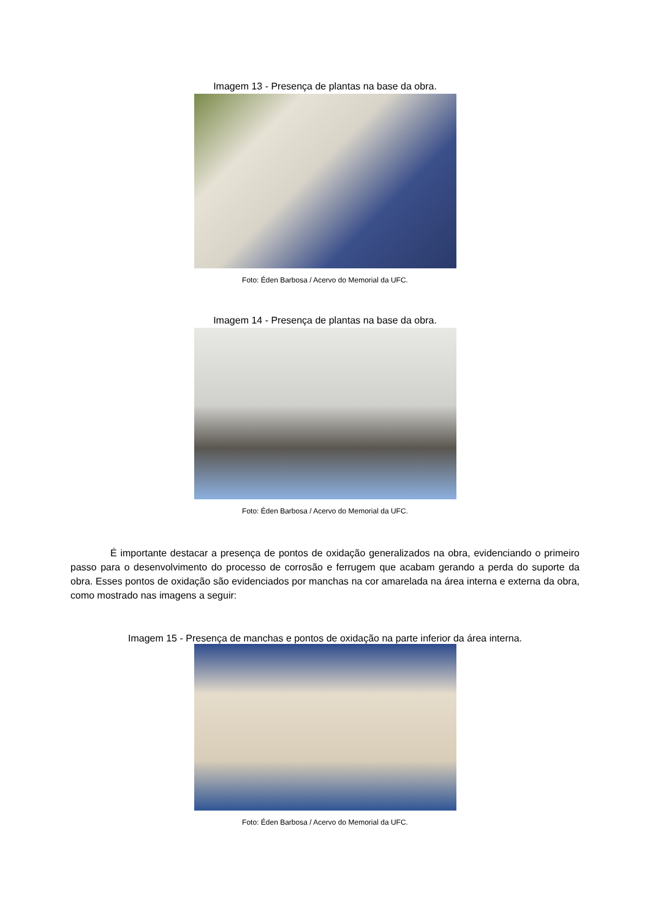Imagem 13 - Presença de plantas na base da obra.
Foto: Éden Barbosa / Acervo do Memorial da UFC.
Imagem 14 - Presença de plantas na base da obra.
Foto: Éden Barbosa / Acervo do Memorial da UFC.
É importante destacar a presença de pontos de oxidação generalizados na obra, evidenciando o primeiro passo para o desenvolvimento do processo de corrosão e ferrugem que acabam gerando a perda do suporte da obra. Esses pontos de oxidação são evidenciados por manchas na cor amarelada na área interna e externa da obra, como mostrado nas imagens a seguir:
Imagem 15 - Presença de manchas e pontos de oxidação na parte inferior da área interna.
Foto: Éden Barbosa / Acervo do Memorial da UFC.